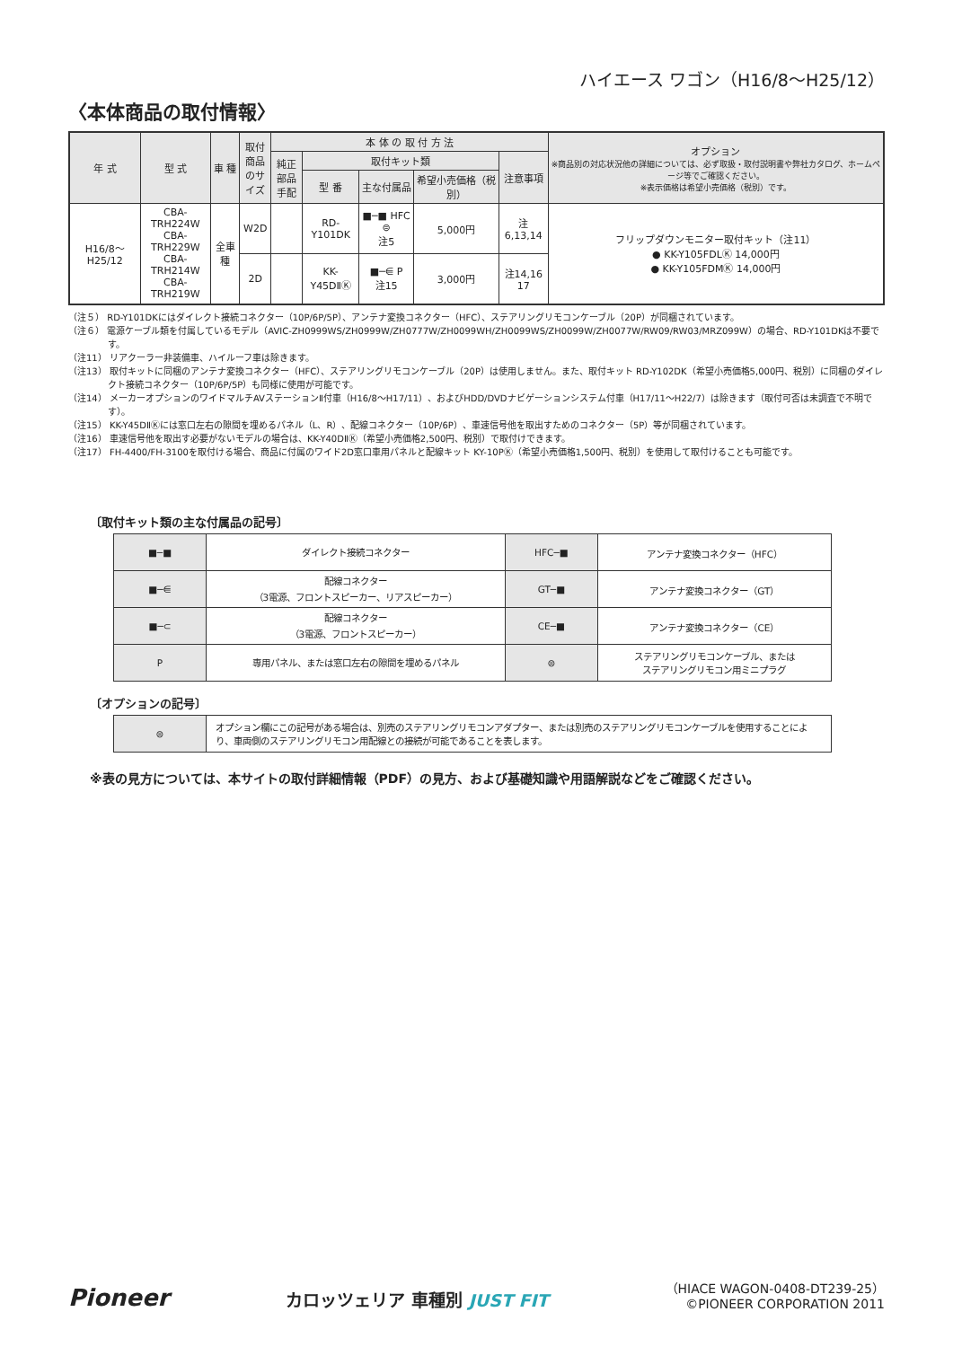ハイエース ワゴン（H16/8〜H25/12）
〈本体商品の取付情報〉
| 年 式 | 型 式 | 車 種 | 取付商品のサイズ | 本 体 の 取 付 方 法 | | | | | オプション ※商品別の対応状況他の詳細については、必ず取扱・取付説明書や弊社カタログ、ホームページ等でご確認ください。 ※表示価格は希望小売価格（税別）です。 |
| --- | --- | --- | --- | --- | --- | --- | --- | --- | --- |
| | | | | 純正部品手配 | 取付キット類 | | | 注意事項 | |
| | | | | | 型 番 | 主な付属品 | 希望小売価格（税別） | | |
| H16/8〜H25/12 | CBA-TRH224W CBA-TRH229W CBA-TRH214W CBA-TRH219W | 全車種 | W2D | | RD-Y101DK | ■─■ HFC ⊜ 注5 | 5,000円 | 注6,13,14 | フリップダウンモニター取付キット（注11） ● KK-Y105FDLⓀ 14,000円 ● KK-Y105FDMⓀ 14,000円 |
| | | | 2D | | KK-Y45DⅡⓀ | ■─⋹ P 注15 | 3,000円 | 注14,16 17 | |
（注５） RD-Y101DKにはダイレクト接続コネクター（10P/6P/5P）、アンテナ変換コネクター（HFC）、ステアリングリモコンケーブル（20P）が同梱されています。
（注６） 電源ケーブル類を付属しているモデル（AVIC-ZH0999WS/ZH0999W/ZH0777W/ZH0099WH/ZH0099WS/ZH0099W/ZH0077W/RW09/RW03/MRZ099W）の場合、RD-Y101DKは不要です。
（注11） リアクーラー非装備車、ハイルーフ車は除きます。
（注13） 取付キットに同梱のアンテナ変換コネクター（HFC）、ステアリングリモコンケーブル（20P）は使用しません。また、取付キット RD-Y102DK（希望小売価格5,000円、税別）に同梱のダイレクト接続コネクター（10P/6P/5P）も同様に使用が可能です。
（注14） メーカーオプションのワイドマルチAVステーションⅡ付車（H16/8〜H17/11）、およびHDD/DVDナビゲーションシステム付車（H17/11〜H22/7）は除きます（取付可否は未調査で不明です）。
（注15） KK-Y45DⅡⓀには窓口左右の隙間を埋めるパネル（L、R）、配線コネクター（10P/6P）、車速信号他を取出すためのコネクター（5P）等が同梱されています。
（注16） 車速信号他を取出す必要がないモデルの場合は、KK-Y40DⅡⓀ（希望小売価格2,500円、税別）で取付けできます。
（注17） FH-4400/FH-3100を取付ける場合、商品に付属のワイド2D窓口車用パネルと配線キット KY-10PⓀ（希望小売価格1,500円、税別）を使用して取付けることも可能です。
〔取付キット類の主な付属品の記号〕
| ■─■ | ダイレクト接続コネクター | HFC─■ | アンテナ変換コネクター（HFC） |
| ■─⋹ | 配線コネクター （3電源、フロントスピーカー、リアスピーカー） | GT─■ | アンテナ変換コネクター（GT） |
| ■─⊂ | 配線コネクター （3電源、フロントスピーカー） | CE─■ | アンテナ変換コネクター（CE） |
| P | 専用パネル、または窓口左右の隙間を埋めるパネル | ⊜ | ステアリングリモコンケーブル、または ステアリングリモコン用ミニプラグ |
〔オプションの記号〕
| ⊜ | オプション欄にこの記号がある場合は、別売のステアリングリモコンアダプター、または別売のステアリングリモコンケーブルを使用することにより、車両側のステアリングリモコン用配線との接続が可能であることを表します。 |
※表の見方については、本サイトの取付詳細情報（PDF）の見方、および基礎知識や用語解説などをご確認ください。
Pioneer
カロッツェリア 車種別 JUST FIT
（HIACE WAGON-0408-DT239-25）
©PIONEER CORPORATION 2011